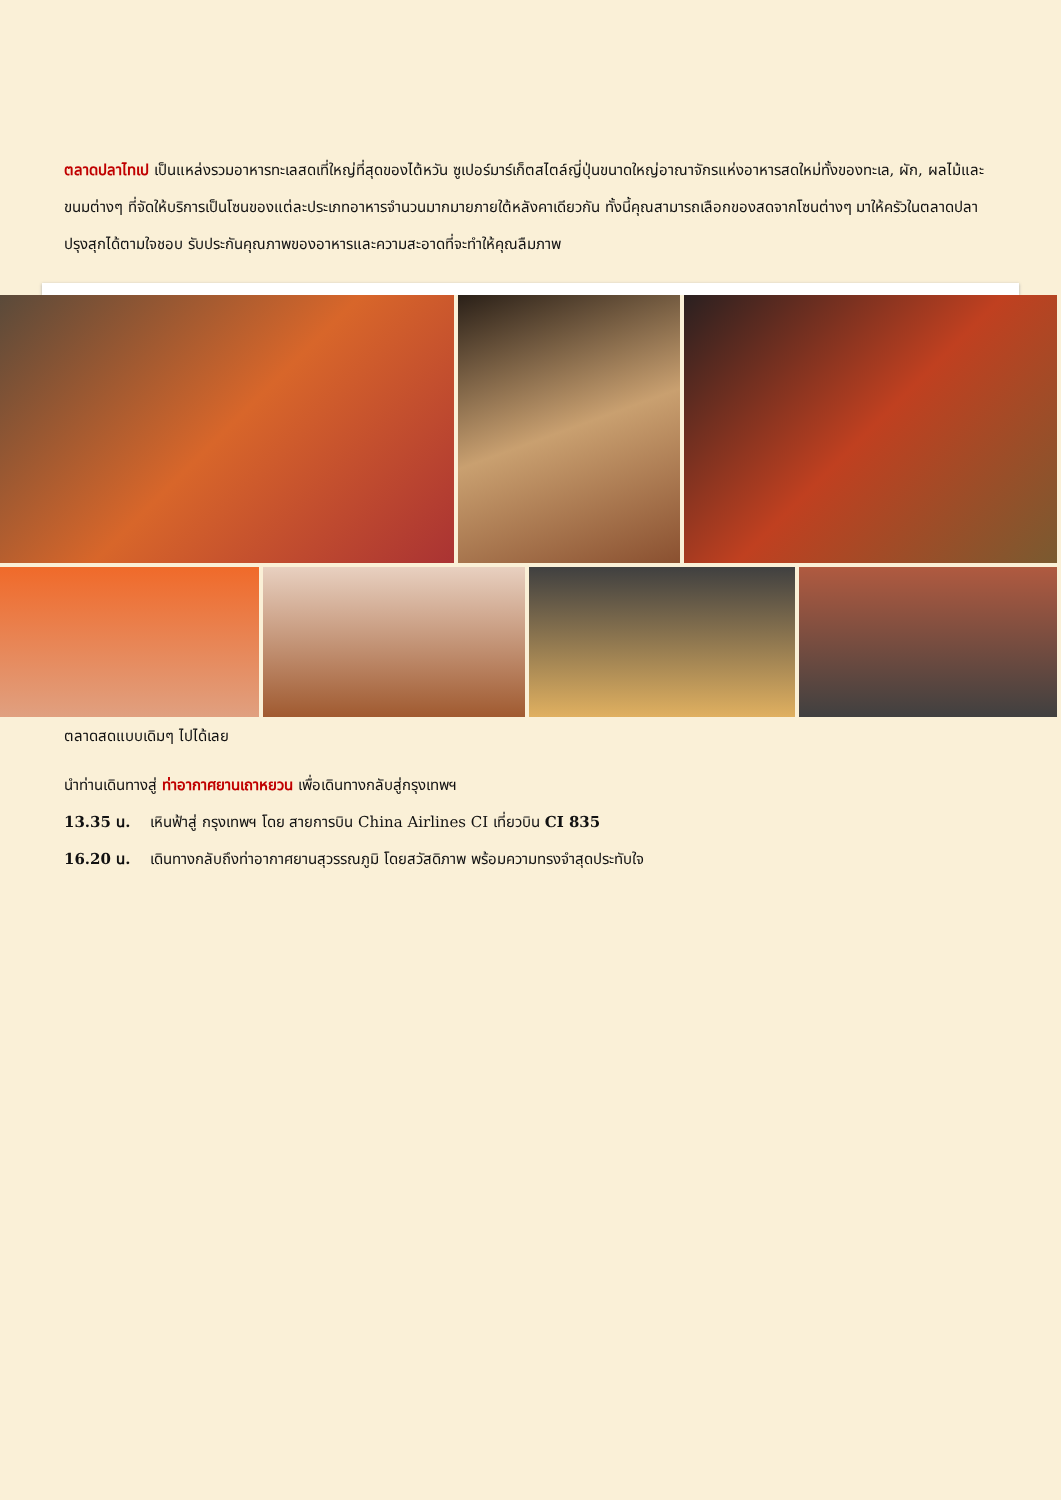ตลาดปลาไทเป เป็นแหล่งรวมอาหารทะเลสดเที่ใหญ่ที่สุดของไต้หวัน ซูเปอร์มาร์เก็ตสไตล์ญี่ปุ่นขนาดใหญ่อาณาจักรแห่งอาหารสดใหม่ทั้งของทะเล, ผัก, ผลไม้และขนมต่างๆ ที่จัดให้บริการเป็นโซนของแต่ละประเภทอาหารจำนวนมากมายภายใต้หลังคาเดียวกัน ทั้งนี้คุณสามารถเลือกของสดจากโซนต่างๆ มาให้ครัวในตลาดปลาปรุงสุกได้ตามใจชอบ รับประกันคุณภาพของอาหารและความสะอาดที่จะทำให้คุณลืมภาพ
ตลาดสดแบบเดิมๆ ไปได้เลย
นำท่านเดินทางสู่ ท่าอากาศยานเถาหยวน เพื่อเดินทางกลับสู่กรุงเทพฯ
13.35 น. เหินฟ้าสู่ กรุงเทพฯ โดย สายการบิน China Airlines CI เที่ยวบิน CI 835
16.20 น. เดินทางกลับถึงท่าอากาศยานสุวรรณภูมิ โดยสวัสดิภาพ พร้อมความทรงจำสุดประทับใจ